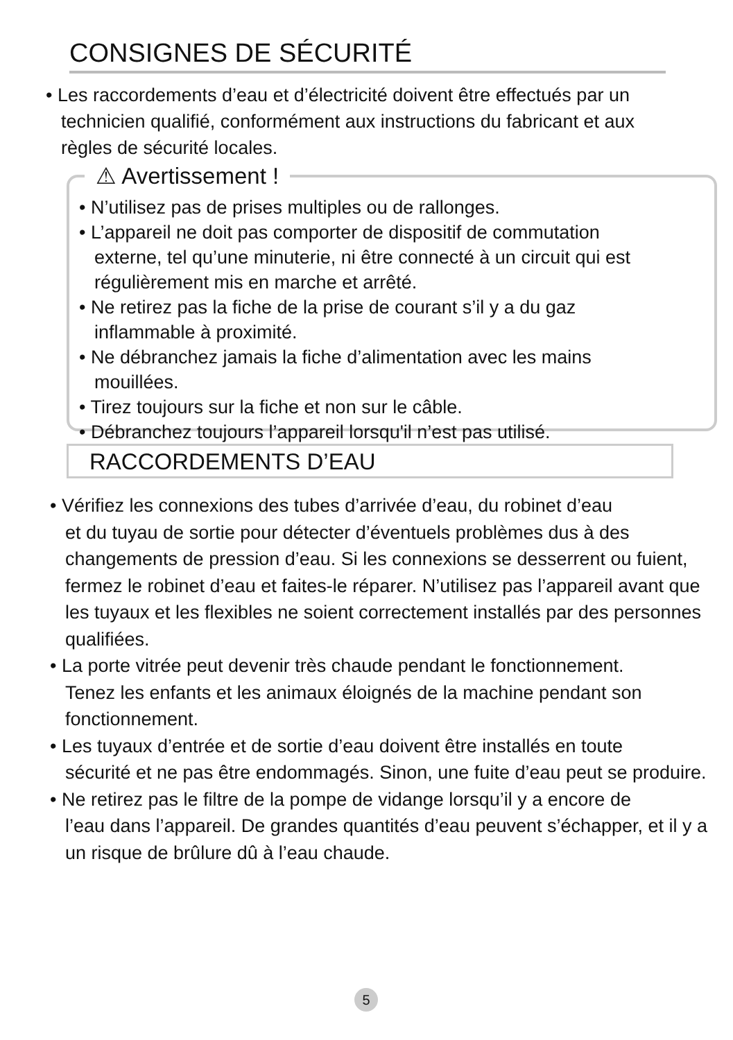CONSIGNES DE SÉCURITÉ
• Les raccordements d’eau et d’électricité doivent être effectués par un
technicien qualifié, conformément aux instructions du fabricant et aux
règles de sécurité locales.
⚠ Avertissement !
• N’utilisez pas de prises multiples ou de rallonges.
• L’appareil ne doit pas comporter de dispositif de commutation
externe, tel qu’une minuterie, ni être connecté à un circuit qui est régulièrement mis en marche et arrêté.
• Ne retirez pas la fiche de la prise de courant s’il y a du gaz
inflammable à proximité.
• Ne débranchez jamais la fiche d’alimentation avec les mains
mouillées.
• Tirez toujours sur la fiche et non sur le câble.
• Débranchez toujours l’appareil lorsqu'il n’est pas utilisé.
RACCORDEMENTS D’EAU
• Vérifiez les connexions des tubes d’arrivée d’eau, du robinet d’eau
et du tuyau de sortie pour détecter d’éventuels problèmes dus à des changements de pression d’eau. Si les connexions se desserrent ou fuient, fermez le robinet d’eau et faites-le réparer. N’utilisez pas l’appareil avant que les tuyaux et les flexibles ne soient correctement installés par des personnes qualifiées.
• La porte vitrée peut devenir très chaude pendant le fonctionnement.
Tenez les enfants et les animaux éloignés de la machine pendant son fonctionnement.
• Les tuyaux d’entrée et de sortie d’eau doivent être installés en toute
sécurité et ne pas être endommagés. Sinon, une fuite d’eau peut se produire.
• Ne retirez pas le filtre de la pompe de vidange lorsqu’il y a encore de
l’eau dans l’appareil. De grandes quantités d’eau peuvent s’échapper, et il y a un risque de brûlure dû à l’eau chaude.
5